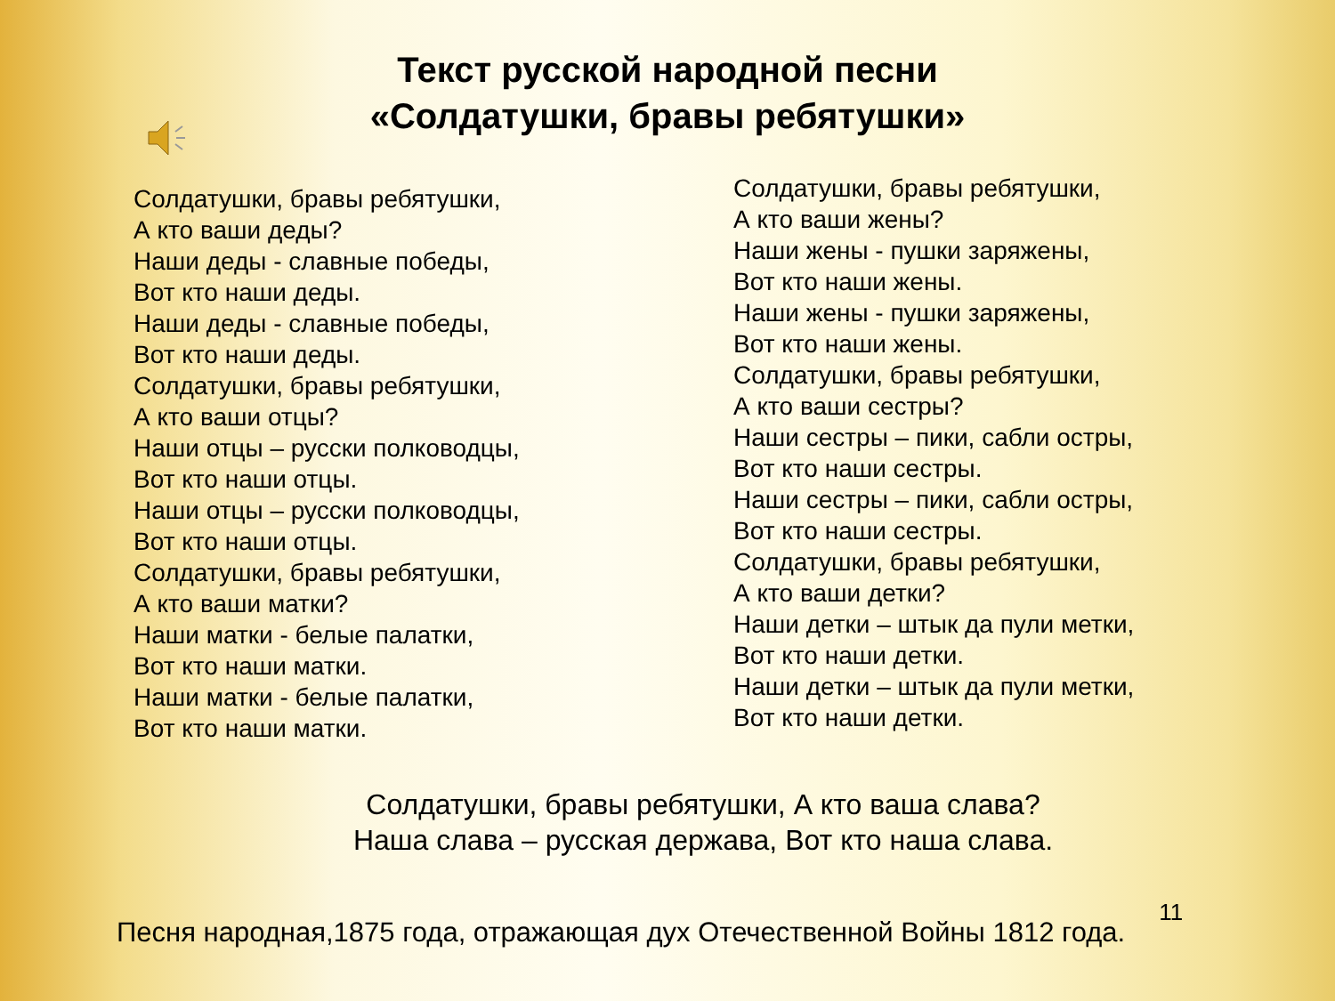Текст русской народной песни
«Солдатушки, бравы ребятушки»
Солдатушки, бравы ребятушки,
А кто ваши деды?
Наши деды - славные победы,
Вот кто наши деды.
Наши деды - славные победы,
Вот кто наши деды.
Солдатушки, бравы ребятушки,
А кто ваши отцы?
Наши отцы – русски полководцы,
Вот кто наши отцы.
Наши отцы – русски полководцы,
Вот кто наши отцы.
Солдатушки, бравы ребятушки,
А кто ваши матки?
Наши матки - белые палатки,
Вот кто наши матки.
Наши матки - белые палатки,
Вот кто наши матки.
Солдатушки, бравы ребятушки,
А кто ваши жены?
Наши жены - пушки заряжены,
Вот кто наши жены.
Наши жены - пушки заряжены,
Вот кто наши жены.
Солдатушки, бравы ребятушки,
А кто ваши сестры?
Наши сестры – пики, сабли остры,
Вот кто наши сестры.
Наши сестры – пики, сабли остры,
Вот кто наши сестры.
Солдатушки, бравы ребятушки,
А кто ваши детки?
Наши детки – штык да пули метки,
Вот кто наши детки.
Наши детки – штык да пули метки,
Вот кто наши детки.
Солдатушки, бравы ребятушки, А кто ваша слава?
Наша слава – русская держава, Вот кто наша слава.
Песня народная,1875 года, отражающая дух Отечественной Войны 1812 года.
11